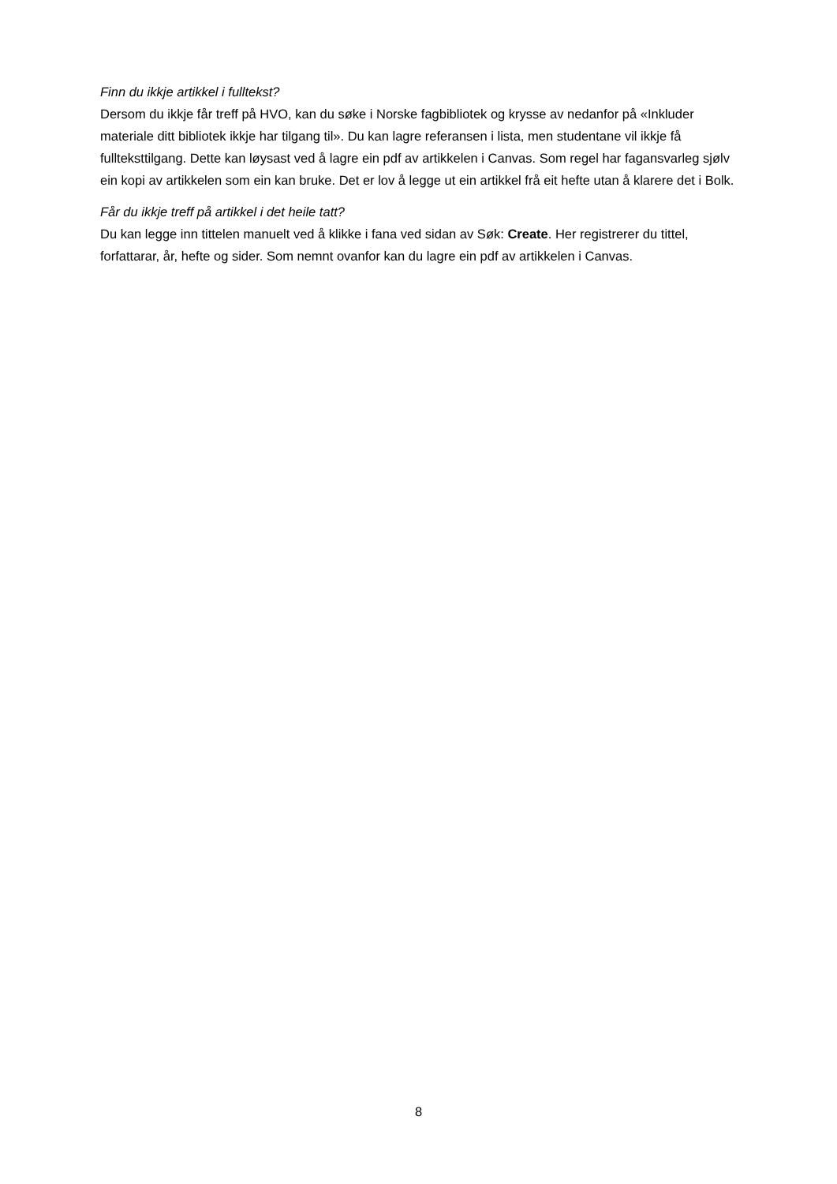Finn du ikkje artikkel i fulltekst?
Dersom du ikkje får treff på HVO, kan du søke i Norske fagbibliotek og krysse av nedanfor på «Inkluder materiale ditt bibliotek ikkje har tilgang til». Du kan lagre referansen i lista, men studentane vil ikkje få fullteksttilgang. Dette kan løysast ved å lagre ein pdf av artikkelen i Canvas. Som regel har fagansvarleg sjølv ein kopi av artikkelen som ein kan bruke. Det er lov å legge ut ein artikkel frå eit hefte utan å klarere det i Bolk.
Får du ikkje treff på artikkel i det heile tatt?
Du kan legge inn tittelen manuelt ved å klikke i fana ved sidan av Søk: Create. Her registrerer du tittel, forfattarar, år, hefte og sider. Som nemnt ovanfor kan du lagre ein pdf av artikkelen i Canvas.
8